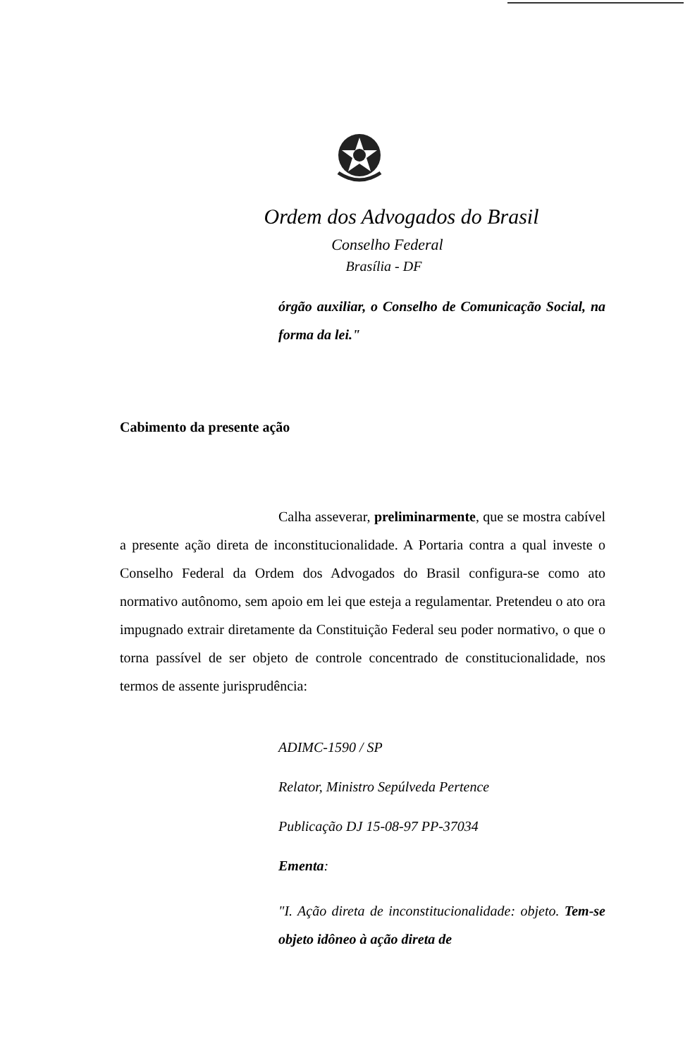Ordem dos Advogados do Brasil
Conselho Federal
Brasília - DF
órgão auxiliar, o Conselho de Comunicação Social, na forma da lei."
Cabimento da presente ação
Calha asseverar, preliminarmente, que se mostra cabível a presente ação direta de inconstitucionalidade. A Portaria contra a qual investe o Conselho Federal da Ordem dos Advogados do Brasil configura-se como ato normativo autônomo, sem apoio em lei que esteja a regulamentar. Pretendeu o ato ora impugnado extrair diretamente da Constituição Federal seu poder normativo, o que o torna passível de ser objeto de controle concentrado de constitucionalidade, nos termos de assente jurisprudência:
ADIMC-1590 / SP
Relator, Ministro Sepúlveda Pertence
Publicação DJ 15-08-97 PP-37034
Ementa:
"I. Ação direta de inconstitucionalidade: objeto. Tem-se objeto idôneo à ação direta de